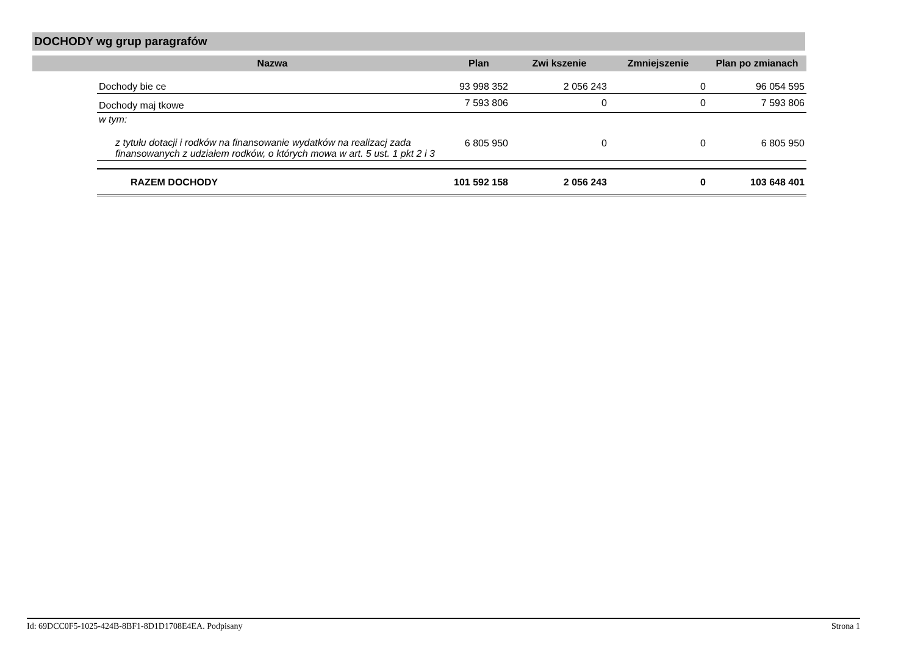DOCHODY wg grup paragrafów
| | Nazwa | Plan | Zwi kszenie | Zmniejszenie | Plan po zmianach |
| --- | --- | --- | --- | --- | --- |
| | Dochody bie ce | 93 998 352 | 2 056 243 | 0 | 96 054 595 |
| | Dochody maj tkowe | 7 593 806 | 0 | 0 | 7 593 806 |
| | w tym: | | | | |
| | z tytułu dotacji i rodków na finansowanie wydatków na realizacj zada finansowanych z udziałem rodków, o których mowa w art. 5 ust. 1 pkt 2 i 3 | 6 805 950 | 0 | 0 | 6 805 950 |
| | RAZEM DOCHODY | 101 592 158 | 2 056 243 | 0 | 103 648 401 |
Id: 69DCC0F5-1025-424B-8BF1-8D1D1708E4EA. Podpisany Strona 1